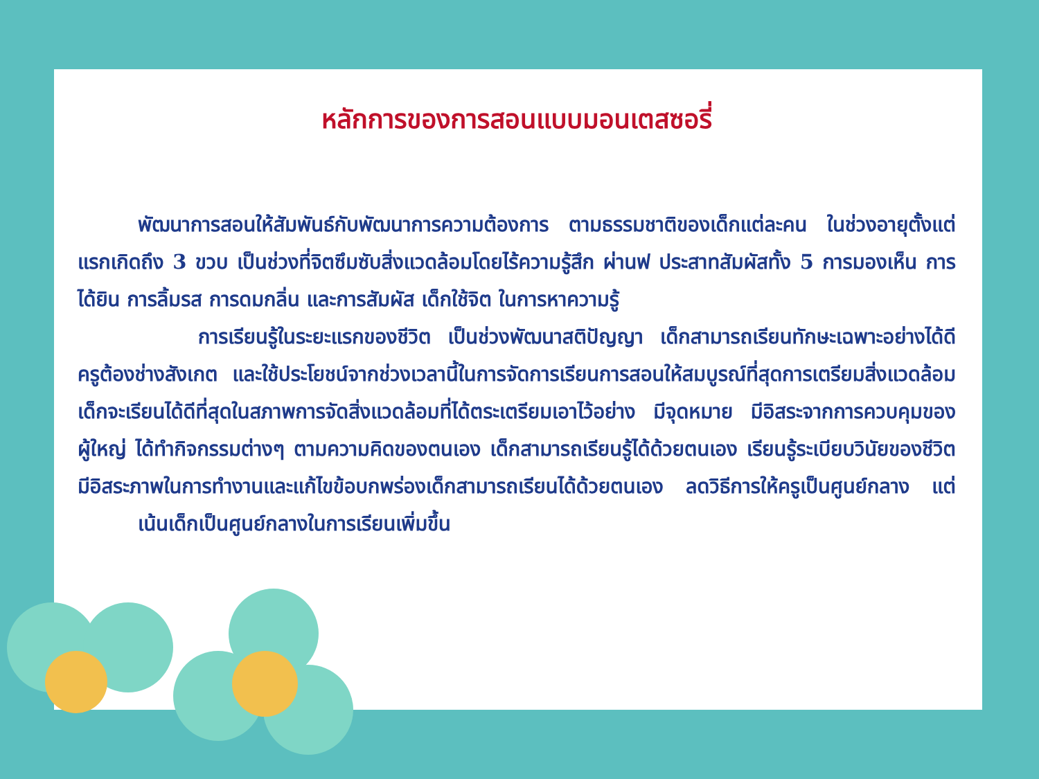หลักการของการสอนแบบมอนเตสซอรี่
   พัฒนาการสอนให้สัมพันธ์กับพัฒนาการความต้องการ ตามธรรมชาติของเด็กแต่ละคน ในช่วงอายุตั้งแต่แรกเกิดถึง 3 ขวบ เป็นช่วงที่จิตซึมซับสิ่งแวดล้อมโดยไร้ความรู้สึก ผ่านฟ ประสาทสัมผัสทั้ง 5 การมองเห็น การได้ยิน การลิ้มรส การดมกลิ่น และการสัมผัส เด็กใช้จิต ในการหาความรู้
      การเรียนรู้ในระยะแรกของชีวิต เป็นช่วงพัฒนาสติปัญญา เด็กสามารถเรียนทักษะเฉพาะอย่างได้ดี ครูต้องช่างสังเกต และใช้ประโยชน์จากช่วงเวลานี้ในการจัดการเรียนการสอนให้สมบูรณ์ที่สุดการเตรียมสิ่งแวดล้อม เด็กจะเรียนได้ดีที่สุดในสภาพการจัดสิ่งแวดล้อมที่ได้ตระเตรียมเอาไว้อย่าง มีจุดหมาย มีอิสระจากการควบคุมของผู้ใหญ่ ได้ทำกิจกรรมต่างๆ ตามความคิดของตนเอง เด็กสามารถเรียนรู้ได้ด้วยตนเอง เรียนรู้ระเบียบวินัยของชีวิต มีอิสระภาพในการทำงานและแก้ไขข้อบกพร่องเด็กสามารถเรียนได้ด้วยตนเอง ลดวิธีการให้ครูเป็นศูนย์กลาง แต่    เน้นเด็กเป็นศูนย์กลางในการเรียนเพิ่มขึ้น